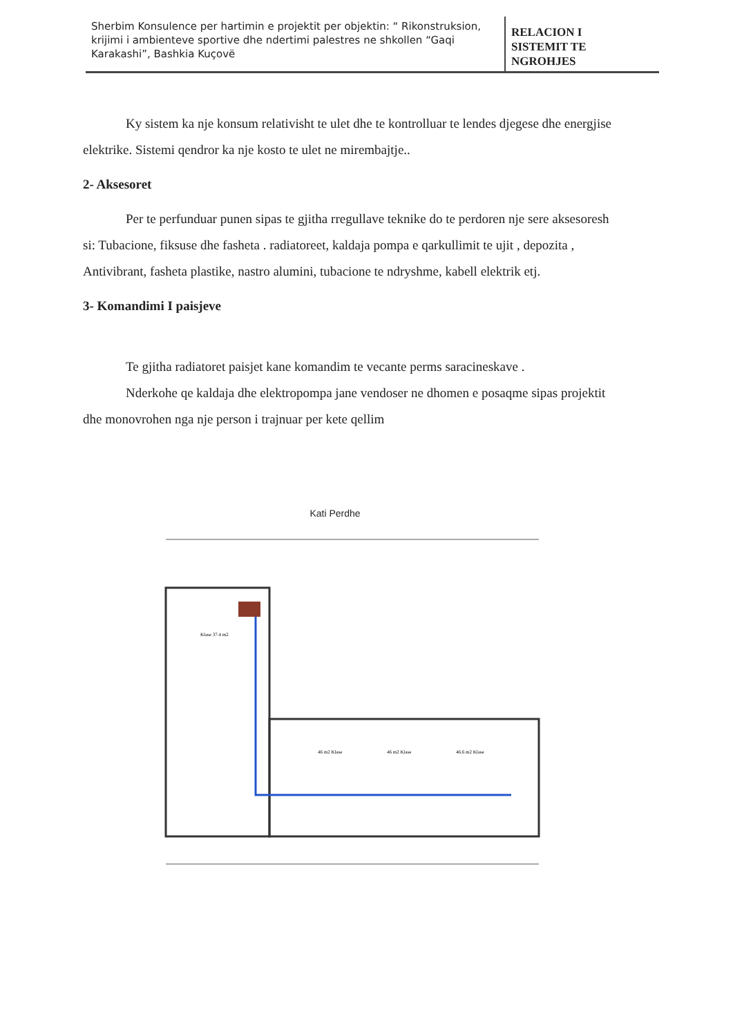| Sherbim Konsulence per hartimin e projektit per objektin: “ Rikonstruksion, krijimi i ambienteve sportive dhe ndertimi palestres ne shkollen “Gaqi Karakashi”, Bashkia Kuçovë | RELACION I SISTEMIT TE NGROHJES |
Ky sistem ka nje konsum relativisht te ulet dhe te kontrolluar te lendes djegese dhe energjise elektrike. Sistemi qendror ka nje kosto te ulet ne mirembajtje..
2- Aksesoret
Per te perfunduar punen sipas te gjitha rregullave teknike do te perdoren nje sere aksesoresh si: Tubacione, fiksuse dhe fasheta . radiatoreet, kaldaja pompa e qarkullimit te ujit , depozita , Antivibrant, fasheta plastike, nastro alumini, tubacione te ndryshme, kabell elektrik etj.
3- Komandimi I paisjeve
Te gjitha radiatoret paisjet kane komandim te vecante perms saracineskave .
Nderkohe qe kaldaja dhe elektropompa jane vendoser ne dhomen e posaqme sipas projektit dhe monovrohen nga nje person i trajnuar per kete qellim
Kati Perdhe
Klase 37.4 m2
46 m2 Klase
46 m2 Klase
46.6 m2 Klase